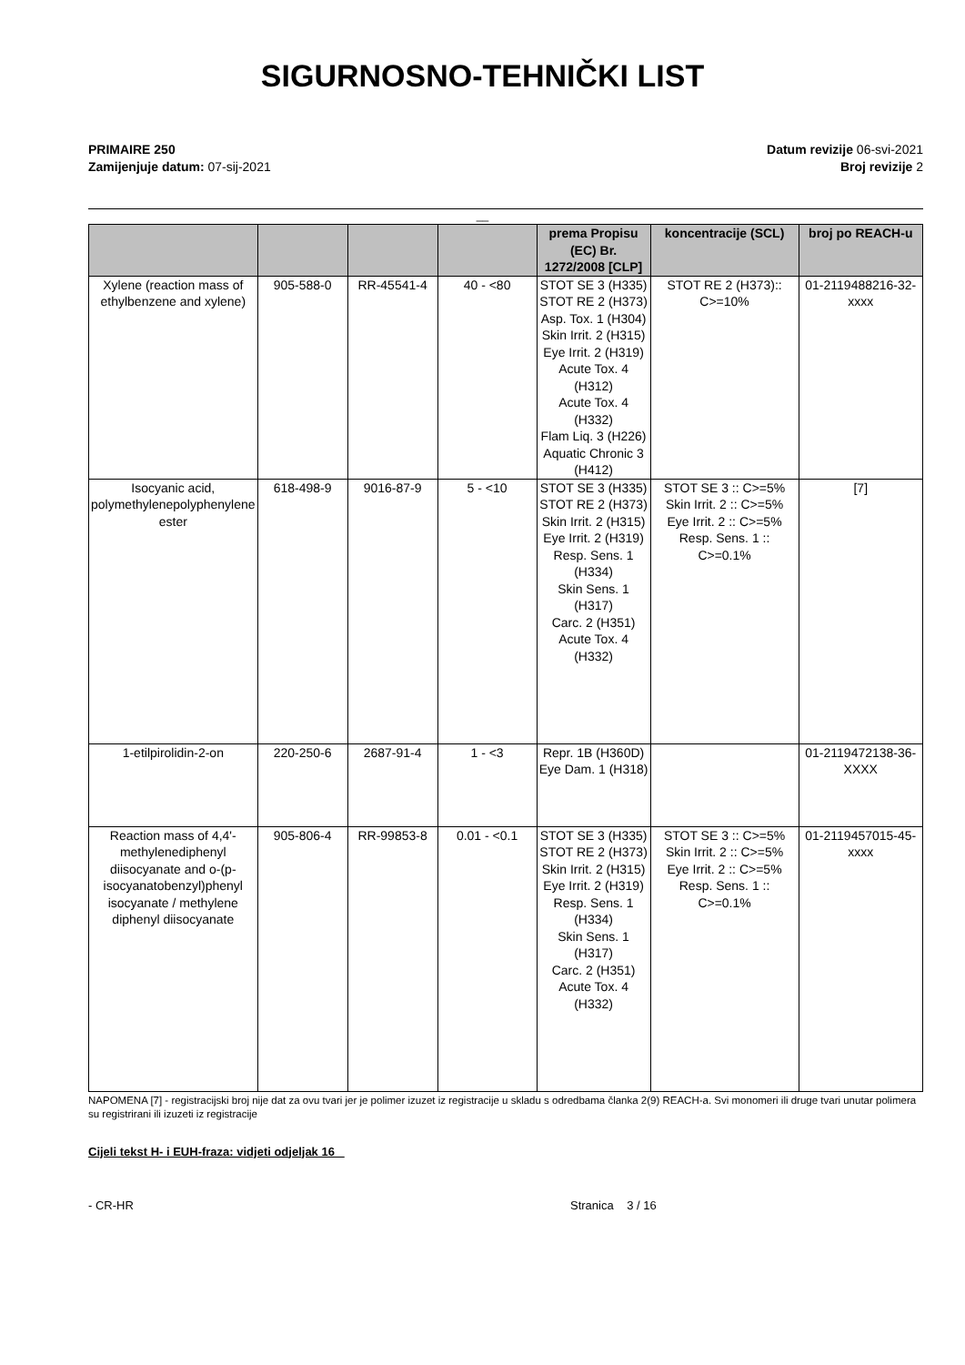SIGURNOSNO-TEHNIČKI LIST
PRIMAIRE 250
Zamijenjuje datum: 07-sij-2021
Datum revizije 06-svi-2021
Broj revizije 2
__
| | | | | prema Propisu (EC) Br. 1272/2008 [CLP] | koncentracije (SCL) | broj po REACH-u |
| --- | --- | --- | --- | --- | --- | --- |
| Xylene (reaction mass of ethylbenzene and xylene) | 905-588-0 | RR-45541-4 | 40 - <80 | STOT SE 3 (H335) STOT RE 2 (H373) Asp. Tox. 1 (H304) Skin Irrit. 2 (H315) Eye Irrit. 2 (H319) Acute Tox. 4 (H312) Acute Tox. 4 (H332) Flam Liq. 3 (H226) Aquatic Chronic 3 (H412) | STOT RE 2 (H373):: C>=10% | 01-2119488216-32-xxxx |
| Isocyanic acid, polymethylenepolyphenylene ester | 618-498-9 | 9016-87-9 | 5 - <10 | STOT SE 3 (H335) STOT RE 2 (H373) Skin Irrit. 2 (H315) Eye Irrit. 2 (H319) Resp. Sens. 1 (H334) Skin Sens. 1 (H317) Carc. 2 (H351) Acute Tox. 4 (H332) | STOT SE 3 :: C>=5% Skin Irrit. 2 :: C>=5% Eye Irrit. 2 :: C>=5% Resp. Sens. 1 :: C>=0.1% | [7] |
| 1-etilpirolidin-2-on | 220-250-6 | 2687-91-4 | 1 - <3 | Repr. 1B (H360D) Eye Dam. 1 (H318) | | 01-2119472138-36-XXXX |
| Reaction mass of 4,4'-methylenediphenyl diisocyanate and o-(p-isocyanatobenzyl)phenyl isocyanate / methylene diphenyl diisocyanate | 905-806-4 | RR-99853-8 | 0.01 - <0.1 | STOT SE 3 (H335) STOT RE 2 (H373) Skin Irrit. 2 (H315) Eye Irrit. 2 (H319) Resp. Sens. 1 (H334) Skin Sens. 1 (H317) Carc. 2 (H351) Acute Tox. 4 (H332) | STOT SE 3 :: C>=5% Skin Irrit. 2 :: C>=5% Eye Irrit. 2 :: C>=5% Resp. Sens. 1 :: C>=0.1% | 01-2119457015-45-xxxx |
NAPOMENA [7] - registracijski broj nije dat za ovu tvari jer je polimer izuzet iz registracije u skladu s odredbama članka 2(9) REACH-a. Svi monomeri ili druge tvari unutar polimera su registrirani ili izuzeti iz registracije
Cijeli tekst H- i EUH-fraza: vidjeti odjeljak 16
- CR-HR Stranica 3 / 16